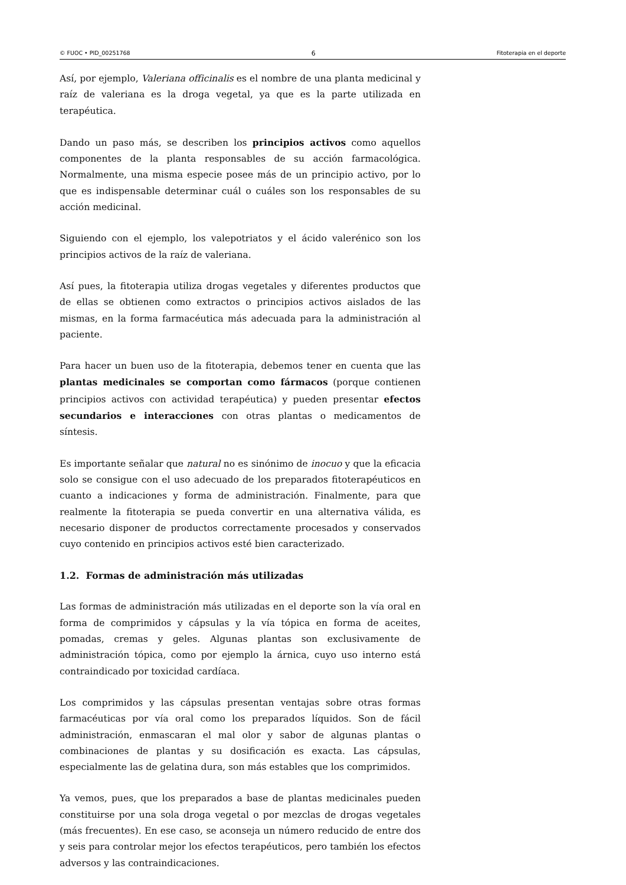© FUOC • PID_00251768 6 Fitoterapia en el deporte
Así, por ejemplo, Valeriana officinalis es el nombre de una planta medicinal y raíz de valeriana es la droga vegetal, ya que es la parte utilizada en terapéutica.
Dando un paso más, se describen los principios activos como aquellos componentes de la planta responsables de su acción farmacológica. Normalmente, una misma especie posee más de un principio activo, por lo que es indispensable determinar cuál o cuáles son los responsables de su acción medicinal.
Siguiendo con el ejemplo, los valepotriatos y el ácido valerénico son los principios activos de la raíz de valeriana.
Así pues, la fitoterapia utiliza drogas vegetales y diferentes productos que de ellas se obtienen como extractos o principios activos aislados de las mismas, en la forma farmacéutica más adecuada para la administración al paciente.
Para hacer un buen uso de la fitoterapia, debemos tener en cuenta que las plantas medicinales se comportan como fármacos (porque contienen principios activos con actividad terapéutica) y pueden presentar efectos secundarios e interacciones con otras plantas o medicamentos de síntesis.
Es importante señalar que natural no es sinónimo de inocuo y que la eficacia solo se consigue con el uso adecuado de los preparados fitoterapéuticos en cuanto a indicaciones y forma de administración. Finalmente, para que realmente la fitoterapia se pueda convertir en una alternativa válida, es necesario disponer de productos correctamente procesados y conservados cuyo contenido en principios activos esté bien caracterizado.
1.2. Formas de administración más utilizadas
Las formas de administración más utilizadas en el deporte son la vía oral en forma de comprimidos y cápsulas y la vía tópica en forma de aceites, pomadas, cremas y geles. Algunas plantas son exclusivamente de administración tópica, como por ejemplo la árnica, cuyo uso interno está contraindicado por toxicidad cardíaca.
Los comprimidos y las cápsulas presentan ventajas sobre otras formas farmacéuticas por vía oral como los preparados líquidos. Son de fácil administración, enmascaran el mal olor y sabor de algunas plantas o combinaciones de plantas y su dosificación es exacta. Las cápsulas, especialmente las de gelatina dura, son más estables que los comprimidos.
Ya vemos, pues, que los preparados a base de plantas medicinales pueden constituirse por una sola droga vegetal o por mezclas de drogas vegetales (más frecuentes). En ese caso, se aconseja un número reducido de entre dos y seis para controlar mejor los efectos terapéuticos, pero también los efectos adversos y las contraindicaciones.